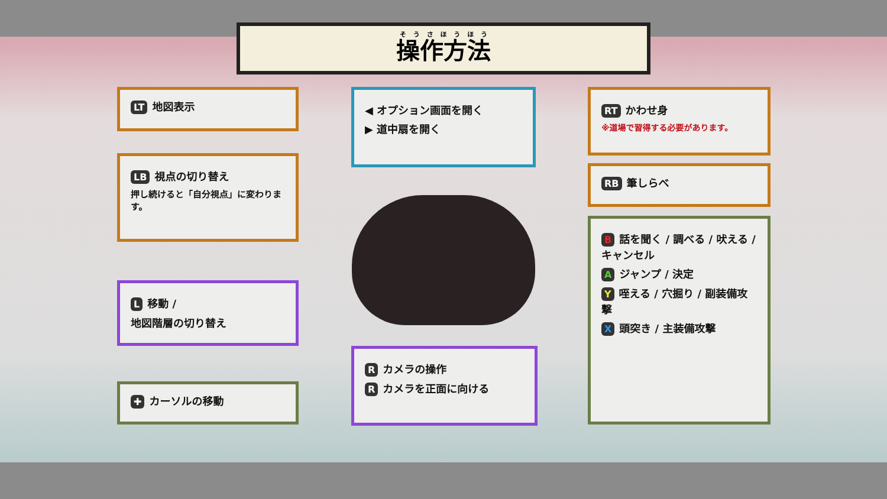操作方法
LT 地図表示
LB 視点の切り替え
押し続けると「自分視点」に変わります。
L移動 /
地図階層の切り替え
✚ カーソルの移動
◀ オプション画面を開く
▶ 道中扇を開く
Rカメラの操作
Rカメラを正面に向ける
RT かわせ身
※道場で習得する必要があります。
RB 筆しらべ
B話を聞く / 調べる / 吠える / キャンセル
Aジャンプ / 決定
Y咥える / 穴掘り / 副装備攻撃
X頭突き / 主装備攻撃